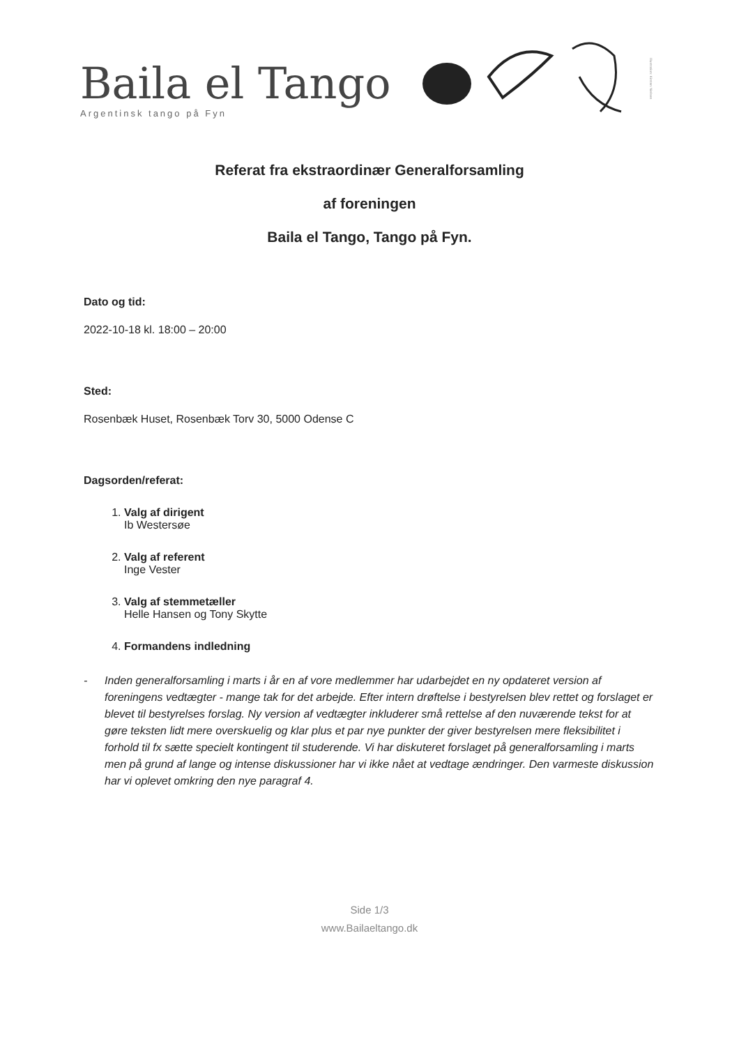Baila el Tango
Argentinsk tango på Fyn
Illustration: Kirsten Nielsen
Referat fra ekstraordinær Generalforsamling
af foreningen
Baila el Tango, Tango på Fyn.
Dato og tid:
2022-10-18 kl. 18:00 – 20:00
Sted:
Rosenbæk Huset, Rosenbæk Torv 30, 5000 Odense C
Dagsorden/referat:
1.
Valg af dirigent
Ib Westersøe
2.
Valg af referent
Inge Vester
3.
Valg af stemmetæller
Helle Hansen og Tony Skytte
4.
Formandens indledning
- Inden generalforsamling i marts i år en af vore medlemmer har udarbejdet en ny opdateret version af foreningens vedtægter - mange tak for det arbejde. Efter intern drøftelse i bestyrelsen blev rettet og forslaget er blevet til bestyrelses forslag. Ny version af vedtægter inkluderer små rettelse af den nuværende tekst for at gøre teksten lidt mere overskuelig og klar plus et par nye punkter der giver bestyrelsen mere fleksibilitet i forhold til fx sætte specielt kontingent til studerende. Vi har diskuteret forslaget på generalforsamling i marts men på grund af lange og intense diskussioner har vi ikke nået at vedtage ændringer. Den varmeste diskussion har vi oplevet omkring den nye paragraf 4.
Side 1/3
www.Bailaeltango.dk